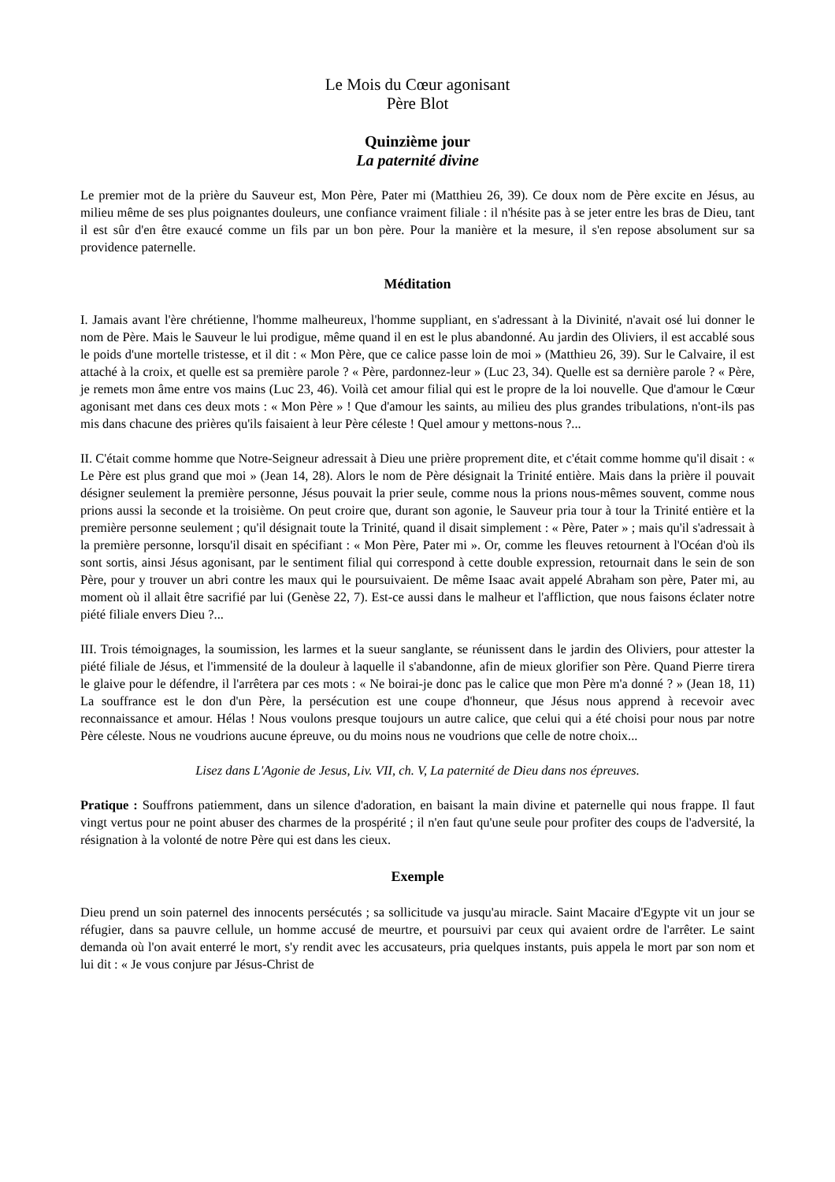Le Mois du Cœur agonisant
Père Blot
Quinzième jour
La paternité divine
Le premier mot de la prière du Sauveur est, Mon Père, Pater mi (Matthieu 26, 39). Ce doux nom de Père excite en Jésus, au milieu même de ses plus poignantes douleurs, une confiance vraiment filiale : il n'hésite pas à se jeter entre les bras de Dieu, tant il est sûr d'en être exaucé comme un fils par un bon père. Pour la manière et la mesure, il s'en repose absolument sur sa providence paternelle.
Méditation
I. Jamais avant l'ère chrétienne, l'homme malheureux, l'homme suppliant, en s'adressant à la Divinité, n'avait osé lui donner le nom de Père. Mais le Sauveur le lui prodigue, même quand il en est le plus abandonné. Au jardin des Oliviers, il est accablé sous le poids d'une mortelle tristesse, et il dit : « Mon Père, que ce calice passe loin de moi » (Matthieu 26, 39). Sur le Calvaire, il est attaché à la croix, et quelle est sa première parole ? « Père, pardonnez-leur » (Luc 23, 34). Quelle est sa dernière parole ? « Père, je remets mon âme entre vos mains (Luc 23, 46). Voilà cet amour filial qui est le propre de la loi nouvelle. Que d'amour le Cœur agonisant met dans ces deux mots : « Mon Père » ! Que d'amour les saints, au milieu des plus grandes tribulations, n'ont-ils pas mis dans chacune des prières qu'ils faisaient à leur Père céleste ! Quel amour y mettons-nous ?...
II. C'était comme homme que Notre-Seigneur adressait à Dieu une prière proprement dite, et c'était comme homme qu'il disait : « Le Père est plus grand que moi » (Jean 14, 28). Alors le nom de Père désignait la Trinité entière. Mais dans la prière il pouvait désigner seulement la première personne, Jésus pouvait la prier seule, comme nous la prions nous-mêmes souvent, comme nous prions aussi la seconde et la troisième. On peut croire que, durant son agonie, le Sauveur pria tour à tour la Trinité entière et la première personne seulement ; qu'il désignait toute la Trinité, quand il disait simplement : « Père, Pater » ; mais qu'il s'adressait à la première personne, lorsqu'il disait en spécifiant : « Mon Père, Pater mi ». Or, comme les fleuves retournent à l'Océan d'où ils sont sortis, ainsi Jésus agonisant, par le sentiment filial qui correspond à cette double expression, retournait dans le sein de son Père, pour y trouver un abri contre les maux qui le poursuivaient. De même Isaac avait appelé Abraham son père, Pater mi, au moment où il allait être sacrifié par lui (Genèse 22, 7). Est-ce aussi dans le malheur et l'affliction, que nous faisons éclater notre piété filiale envers Dieu ?...
III. Trois témoignages, la soumission, les larmes et la sueur sanglante, se réunissent dans le jardin des Oliviers, pour attester la piété filiale de Jésus, et l'immensité de la douleur à laquelle il s'abandonne, afin de mieux glorifier son Père. Quand Pierre tirera le glaive pour le défendre, il l'arrêtera par ces mots : « Ne boirai-je donc pas le calice que mon Père m'a donné ? » (Jean 18, 11) La souffrance est le don d'un Père, la persécution est une coupe d'honneur, que Jésus nous apprend à recevoir avec reconnaissance et amour. Hélas ! Nous voulons presque toujours un autre calice, que celui qui a été choisi pour nous par notre Père céleste. Nous ne voudrions aucune épreuve, ou du moins nous ne voudrions que celle de notre choix...
Lisez dans L'Agonie de Jesus, Liv. VII, ch. V, La paternité de Dieu dans nos épreuves.
Pratique : Souffrons patiemment, dans un silence d'adoration, en baisant la main divine et paternelle qui nous frappe. Il faut vingt vertus pour ne point abuser des charmes de la prospérité ; il n'en faut qu'une seule pour profiter des coups de l'adversité, la résignation à la volonté de notre Père qui est dans les cieux.
Exemple
Dieu prend un soin paternel des innocents persécutés ; sa sollicitude va jusqu'au miracle. Saint Macaire d'Egypte vit un jour se réfugier, dans sa pauvre cellule, un homme accusé de meurtre, et poursuivi par ceux qui avaient ordre de l'arrêter. Le saint demanda où l'on avait enterré le mort, s'y rendit avec les accusateurs, pria quelques instants, puis appela le mort par son nom et lui dit : « Je vous conjure par Jésus-Christ de